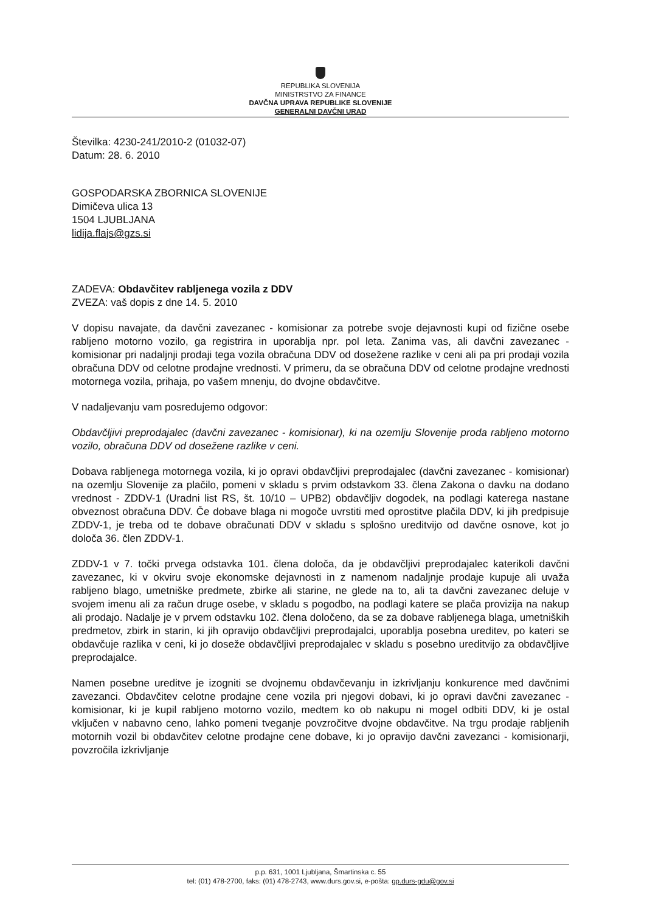REPUBLIKA SLOVENIJA
MINISTRSTVO ZA FINANCE
DAVČNA UPRAVA REPUBLIKE SLOVENIJE
GENERALNI DAVČNI URAD
Številka: 4230-241/2010-2 (01032-07)
Datum: 28. 6. 2010
GOSPODARSKA ZBORNICA SLOVENIJE
Dimičeva ulica 13
1504 LJUBLJANA
lidija.flajs@gzs.si
ZADEVA: Obdavčitev rabljenega vozila z DDV
ZVEZA: vaš dopis z dne 14. 5. 2010
V dopisu navajate, da davčni zavezanec - komisionar za potrebe svoje dejavnosti kupi od fizične osebe rabljeno motorno vozilo, ga registrira in uporablja npr. pol leta. Zanima vas, ali davčni zavezanec - komisionar pri nadaljnji prodaji tega vozila obračuna DDV od dosežene razlike v ceni ali pa pri prodaji vozila obračuna DDV od celotne prodajne vrednosti. V primeru, da se obračuna DDV od celotne prodajne vrednosti motornega vozila, prihaja, po vašem mnenju, do dvojne obdavčitve.
V nadaljevanju vam posredujemo odgovor:
Obdavčljivi preprodajalec (davčni zavezanec - komisionar), ki na ozemlju Slovenije proda rabljeno motorno vozilo, obračuna DDV od dosežene razlike v ceni.
Dobava rabljenega motornega vozila, ki jo opravi obdavčljivi preprodajalec (davčni zavezanec - komisionar) na ozemlju Slovenije za plačilo, pomeni v skladu s prvim odstavkom 33. člena Zakona o davku na dodano vrednost - ZDDV-1 (Uradni list RS, št. 10/10 – UPB2) obdavčljiv dogodek, na podlagi katerega nastane obveznost obračuna DDV. Če dobave blaga ni mogoče uvrstiti med oprostitve plačila DDV, ki jih predpisuje ZDDV-1, je treba od te dobave obračunati DDV v skladu s splošno ureditvijo od davčne osnove, kot jo določa 36. člen ZDDV-1.
ZDDV-1 v 7. točki prvega odstavka 101. člena določa, da je obdavčljivi preprodajalec katerikoli davčni zavezanec, ki v okviru svoje ekonomske dejavnosti in z namenom nadaljnje prodaje kupuje ali uvaža rabljeno blago, umetniške predmete, zbirke ali starine, ne glede na to, ali ta davčni zavezanec deluje v svojem imenu ali za račun druge osebe, v skladu s pogodbo, na podlagi katere se plača provizija na nakup ali prodajo. Nadalje je v prvem odstavku 102. člena določeno, da se za dobave rabljenega blaga, umetniških predmetov, zbirk in starin, ki jih opravijo obdavčljivi preprodajalci, uporablja posebna ureditev, po kateri se obdavčuje razlika v ceni, ki jo doseže obdavčljivi preprodajalec v skladu s posebno ureditvijo za obdavčljive preprodajalce.
Namen posebne ureditve je izogniti se dvojnemu obdavčevanju in izkrivljanju konkurence med davčnimi zavezanci. Obdavčitev celotne prodajne cene vozila pri njegovi dobavi, ki jo opravi davčni zavezanec - komisionar, ki je kupil rabljeno motorno vozilo, medtem ko ob nakupu ni mogel odbiti DDV, ki je ostal vključen v nabavno ceno, lahko pomeni tveganje povzročitve dvojne obdavčitve. Na trgu prodaje rabljenih motornih vozil bi obdavčitev celotne prodajne cene dobave, ki jo opravijo davčni zavezanci - komisionarji, povzročila izkrivljanje
p.p. 631, 1001 Ljubljana, Šmartinska c. 55
tel: (01) 478-2700, faks: (01) 478-2743, www.durs.gov.si, e-pošta: gp.durs-gdu@gov.si